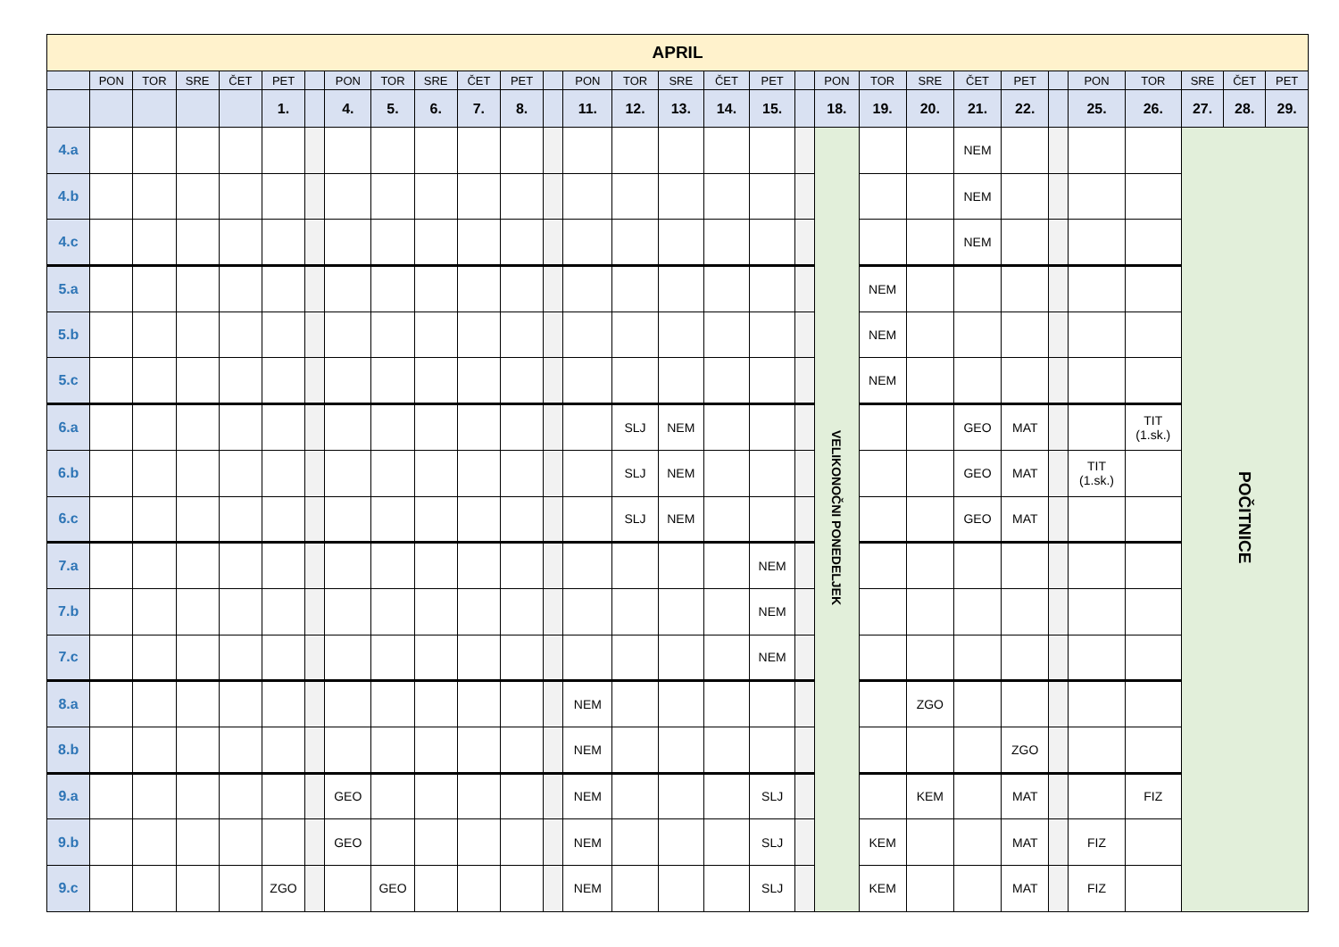| APRIL | | | | | | | | | | | | | | | | | | | | | | | | | | | | | |
| --- | --- | --- | --- | --- | --- | --- | --- | --- | --- | --- | --- | --- | --- | --- | --- | --- | --- | --- | --- | --- | --- | --- | --- | --- | --- | --- | --- | --- | --- |
| | PON | TOR | SRE | ČET | PET | | PON | TOR | SRE | ČET | PET | | PON | TOR | SRE | ČET | PET | | PON | TOR | SRE | ČET | PET | | PON | TOR | SRE | ČET | PET |
| | | | | | 1. | | 4. | 5. | 6. | 7. | 8. | | 11. | 12. | 13. | 14. | 15. | | 18. | 19. | 20. | 21. | 22. | | 25. | 26. | 27. | 28. | 29. |
| 4.a | | | | | | | | | | | | | | | | | | | VELIKONOČNI PONEDELJEK | | | NEM | | | | | POČITNICE | | |
| 4.b | | | | | | | | | | | | | | | | | | | | | | NEM | | | | | | | |
| 4.c | | | | | | | | | | | | | | | | | | | | | | NEM | | | | | | | |
| 5.a | | | | | | | | | | | | | | | | | | | | NEM | | | | | | | | | |
| 5.b | | | | | | | | | | | | | | | | | | | | NEM | | | | | | | | | |
| 5.c | | | | | | | | | | | | | | | | | | | | NEM | | | | | | | | | |
| 6.a | | | | | | | | | | | | | | SLJ | NEM | | | | | | | GEO | MAT | | | TIT (1.sk.) | | | |
| 6.b | | | | | | | | | | | | | | SLJ | NEM | | | | | | | GEO | MAT | | TIT (1.sk.) | | | | |
| 6.c | | | | | | | | | | | | | | SLJ | NEM | | | | | | | GEO | MAT | | | | | | |
| 7.a | | | | | | | | | | | | | | | | | NEM | | | | | | | | | | | | |
| 7.b | | | | | | | | | | | | | | | | | NEM | | | | | | | | | | | | |
| 7.c | | | | | | | | | | | | | | | | | NEM | | | | | | | | | | | | |
| 8.a | | | | | | | | | | | | | NEM | | | | | | | | ZGO | | | | | | | | |
| 8.b | | | | | | | | | | | | | NEM | | | | | | | | | | ZGO | | | | | | |
| 9.a | | | | | | | GEO | | | | | | NEM | | | | SLJ | | | | KEM | | MAT | | | FIZ | | | |
| 9.b | | | | | | | GEO | | | | | | NEM | | | | SLJ | | | KEM | | | MAT | | FIZ | | | | |
| 9.c | | | | | ZGO | | | GEO | | | | | NEM | | | | SLJ | | | KEM | | | MAT | | FIZ | | | | |